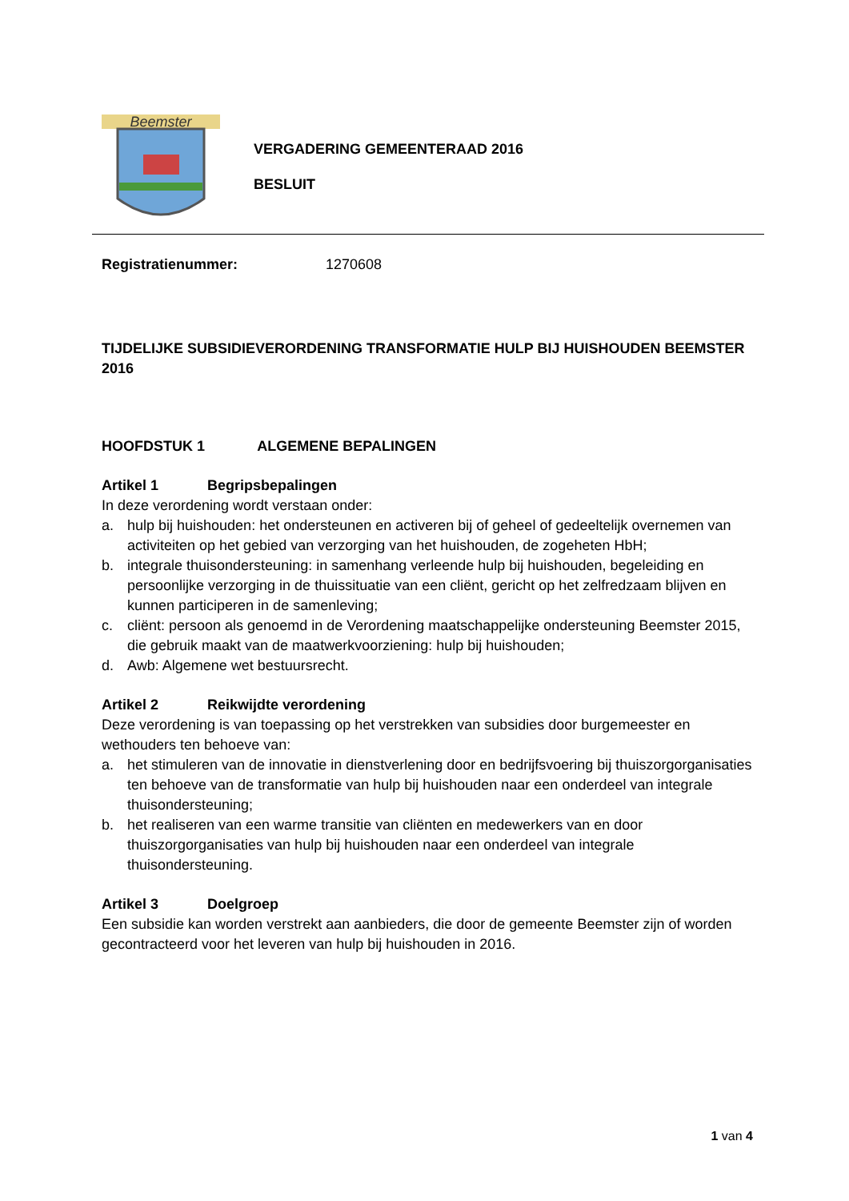Beemster
VERGADERING GEMEENTERAAD 2016
BESLUIT
Registratienummer: 1270608
TIJDELIJKE SUBSIDIEVERORDENING TRANSFORMATIE HULP BIJ HUISHOUDEN BEEMSTER 2016
HOOFDSTUK 1 ALGEMENE BEPALINGEN
Artikel 1 Begripsbepalingen
In deze verordening wordt verstaan onder:
a. hulp bij huishouden: het ondersteunen en activeren bij of geheel of gedeeltelijk overnemen van activiteiten op het gebied van verzorging van het huishouden, de zogeheten HbH;
b. integrale thuisondersteuning: in samenhang verleende hulp bij huishouden, begeleiding en persoonlijke verzorging in de thuissituatie van een cliënt, gericht op het zelfredzaam blijven en kunnen participeren in de samenleving;
c. cliënt: persoon als genoemd in de Verordening maatschappelijke ondersteuning Beemster 2015, die gebruik maakt van de maatwerkvoorziening: hulp bij huishouden;
d. Awb: Algemene wet bestuursrecht.
Artikel 2 Reikwijdte verordening
Deze verordening is van toepassing op het verstrekken van subsidies door burgemeester en wethouders ten behoeve van:
a. het stimuleren van de innovatie in dienstverlening door en bedrijfsvoering bij thuiszorgorganisaties ten behoeve van de transformatie van hulp bij huishouden naar een onderdeel van integrale thuisondersteuning;
b. het realiseren van een warme transitie van cliënten en medewerkers van en door thuiszorgorganisaties van hulp bij huishouden naar een onderdeel van integrale thuisondersteuning.
Artikel 3 Doelgroep
Een subsidie kan worden verstrekt aan aanbieders, die door de gemeente Beemster zijn of worden gecontracteerd voor het leveren van hulp bij huishouden in 2016.
1 van 4